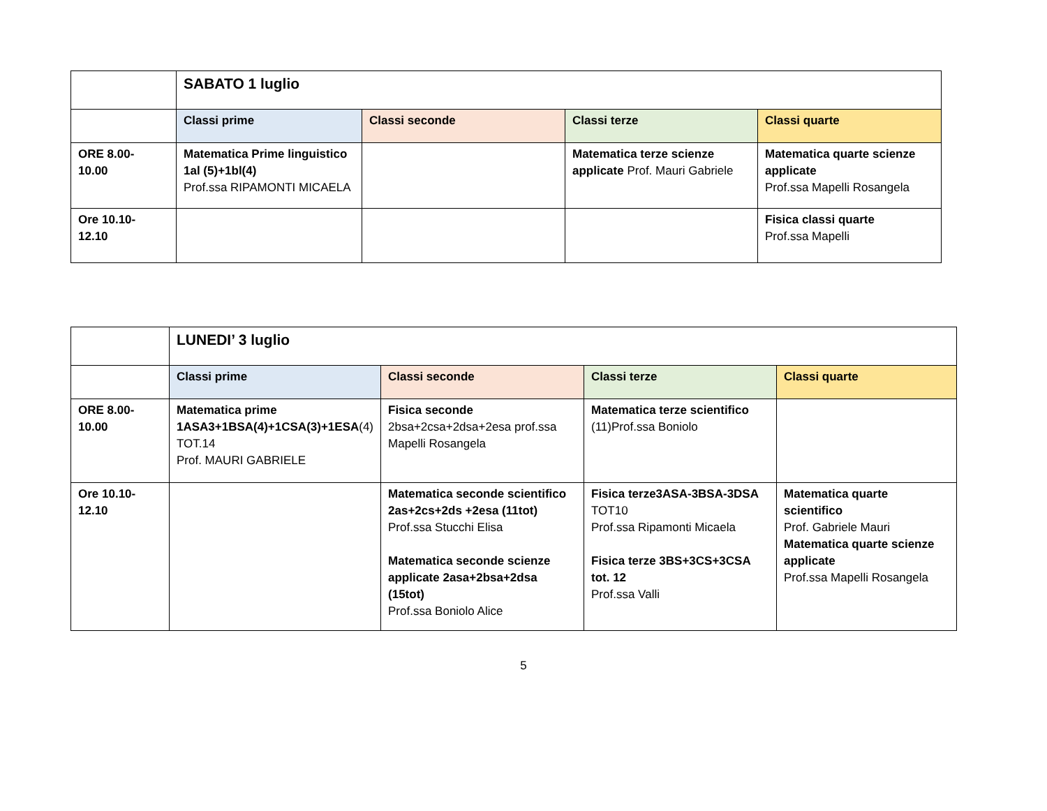| | SABATO 1 luglio | | | |
| | Classi prime | Classi seconde | Classi terze | Classi quarte |
| ORE 8.00- 10.00 | Matematica Prime linguistico 1al (5)+1bl(4) Prof.ssa RIPAMONTI MICAELA | | Matematica terze scienze applicate Prof. Mauri Gabriele | Matematica quarte scienze applicate Prof.ssa Mapelli Rosangela |
| Ore 10.10- 12.10 | | | | Fisica classi quarte Prof.ssa Mapelli |
| | LUNEDI’ 3 luglio | | | |
| | Classi prime | Classi seconde | Classi terze | Classi quarte |
| ORE 8.00- 10.00 | Matematica prime 1ASA3+1BSA(4)+1CSA(3)+1ESA (4) TOT.14 Prof. MAURI GABRIELE | Fisica seconde 2bsa+2csa+2dsa+2esa prof.ssa Mapelli Rosangela | Matematica terze scientifico (11)Prof.ssa Boniolo | |
| Ore 10.10- 12.10 | | Matematica seconde scientifico 2as+2cs+2ds +2esa (11tot) Prof.ssa Stucchi Elisa Matematica seconde scienze applicate 2asa+2bsa+2dsa (15tot) Prof.ssa Boniolo Alice | Fisica terze3ASA-3BSA-3DSA TOT10 Prof.ssa Ripamonti Micaela Fisica terze 3BS+3CS+3CSA tot. 12 Prof.ssa Valli | Matematica quarte scientifico Prof. Gabriele Mauri Matematica quarte scienze applicate Prof.ssa Mapelli Rosangela |
5